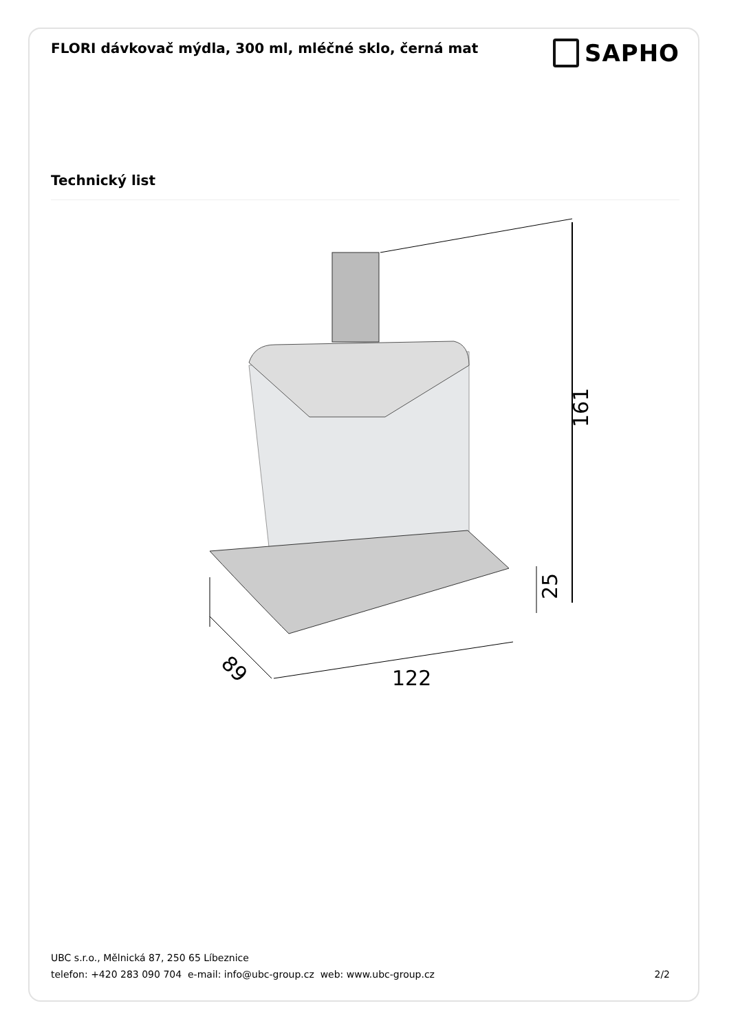FLORI dávkovač mýdla, 300 ml, mléčné sklo, černá mat
SAPHO
Technický list
161
25
122
89
UBC s.r.o., Mělnická 87, 250 65 Líbeznice
telefon: +420 283 090 704 e-mail: info@ubc-group.cz web: www.ubc-group.cz 2/2